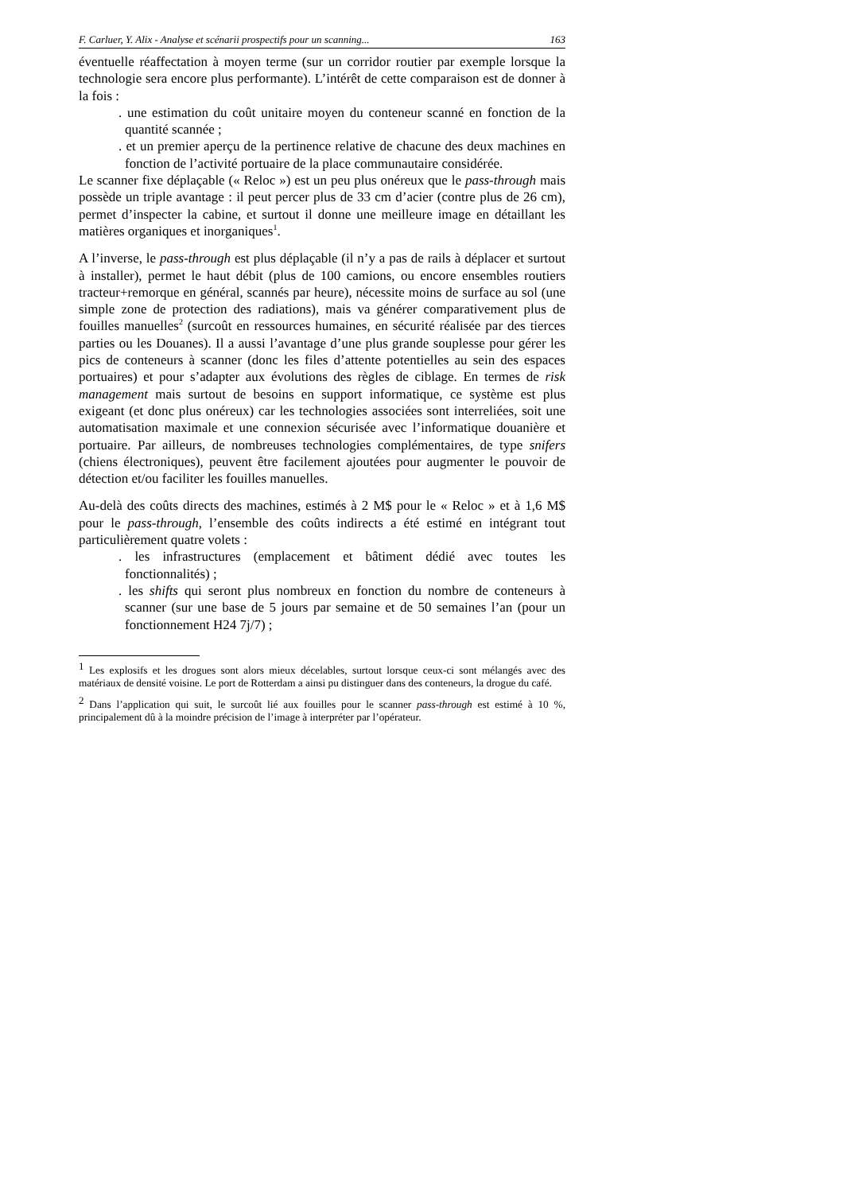F. Carluer, Y. Alix - Analyse et scénarii prospectifs pour un scanning... 163
éventuelle réaffectation à moyen terme (sur un corridor routier par exemple lorsque la technologie sera encore plus performante). L’intérêt de cette comparaison est de donner à la fois :
. une estimation du coût unitaire moyen du conteneur scanné en fonction de la quantité scannée ;
. et un premier aperçu de la pertinence relative de chacune des deux machines en fonction de l’activité portuaire de la place communautaire considérée.
Le scanner fixe déplaçable (« Reloc ») est un peu plus onéreux que le pass-through mais possède un triple avantage : il peut percer plus de 33 cm d’acier (contre plus de 26 cm), permet d’inspecter la cabine, et surtout il donne une meilleure image en détaillant les matières organiques et inorganiques<sup>1</sup>.
A l’inverse, le pass-through est plus déplaçable (il n’y a pas de rails à déplacer et surtout à installer), permet le haut débit (plus de 100 camions, ou encore ensembles routiers tracteur+remorque en général, scannés par heure), nécessite moins de surface au sol (une simple zone de protection des radiations), mais va générer comparativement plus de fouilles manuelles<sup>2</sup> (surcoût en ressources humaines, en sécurité réalisée par des tierces parties ou les Douanes). Il a aussi l’avantage d’une plus grande souplesse pour gérer les pics de conteneurs à scanner (donc les files d’attente potentielles au sein des espaces portuaires) et pour s’adapter aux évolutions des règles de ciblage. En termes de risk management mais surtout de besoins en support informatique, ce système est plus exigeant (et donc plus onéreux) car les technologies associées sont interreliées, soit une automatisation maximale et une connexion sécurisée avec l’informatique douanière et portuaire. Par ailleurs, de nombreuses technologies complémentaires, de type snifers (chiens électroniques), peuvent être facilement ajoutées pour augmenter le pouvoir de détection et/ou faciliter les fouilles manuelles.
Au-delà des coûts directs des machines, estimés à 2 M$ pour le « Reloc » et à 1,6 M$ pour le pass-through, l’ensemble des coûts indirects a été estimé en intégrant tout particulièrement quatre volets :
. les infrastructures (emplacement et bâtiment dédié avec toutes les fonctionnalités) ;
. les shifts qui seront plus nombreux en fonction du nombre de conteneurs à scanner (sur une base de 5 jours par semaine et de 50 semaines l’an (pour un fonctionnement H24 7j/7) ;
<sup>1</sup> Les explosifs et les drogues sont alors mieux décelables, surtout lorsque ceux-ci sont mélangés avec des matériaux de densité voisine. Le port de Rotterdam a ainsi pu distinguer dans des conteneurs, la drogue du café.
<sup>2</sup> Dans l’application qui suit, le surcoût lié aux fouilles pour le scanner pass-through est estimé à 10 %, principalement dû à la moindre précision de l’image à interpréter par l’opérateur.